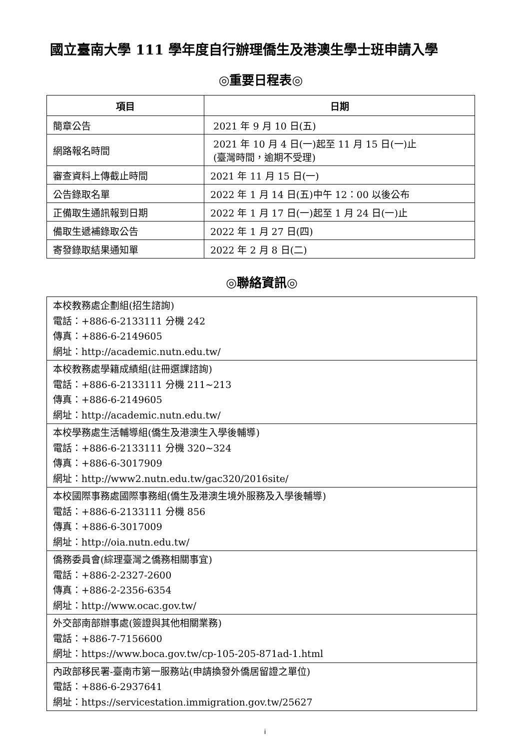國立臺南大學 111 學年度自行辦理僑生及港澳生學士班申請入學
◎重要日程表◎
| 項目 | 日期 |
| --- | --- |
| 簡章公告 | 2021 年 9 月 10 日(五) |
| 網路報名時間 | 2021 年 10 月 4 日(一)起至 11 月 15 日(一)止 (臺灣時間，逾期不受理) |
| 審查資料上傳截止時間 | 2021 年 11 月 15 日(一) |
| 公告錄取名單 | 2022 年 1 月 14 日(五)中午 12：00 以後公布 |
| 正備取生通訊報到日期 | 2022 年 1 月 17 日(一)起至 1 月 24 日(一)止 |
| 備取生遞補錄取公告 | 2022 年 1 月 27 日(四) |
| 寄發錄取結果通知單 | 2022 年 2 月 8 日(二) |
◎聯絡資訊◎
| 本校教務處企劃組(招生諮詢) 電話：+886-6-2133111 分機 242 傳真：+886-6-2149605 網址：http://academic.nutn.edu.tw/ |
| 本校教務處學籍成績組(註冊選課諮詢) 電話：+886-6-2133111 分機 211~213 傳真：+886-6-2149605 網址：http://academic.nutn.edu.tw/ |
| 本校學務處生活輔導組(僑生及港澳生入學後輔導) 電話：+886-6-2133111 分機 320~324 傳真：+886-6-3017909 網址：http://www2.nutn.edu.tw/gac320/2016site/ |
| 本校國際事務處國際事務組(僑生及港澳生境外服務及入學後輔導) 電話：+886-6-2133111 分機 856 傳真：+886-6-3017009 網址：http://oia.nutn.edu.tw/ |
| 僑務委員會(綜理臺灣之僑務相關事宜) 電話：+886-2-2327-2600 傳真：+886-2-2356-6354 網址：http://www.ocac.gov.tw/ |
| 外交部南部辦事處(簽證與其他相關業務) 電話：+886-7-7156600 網址：https://www.boca.gov.tw/cp-105-205-871ad-1.html |
| 內政部移民署-臺南市第一服務站(申請換發外僑居留證之單位) 電話：+886-6-2937641 網址：https://servicestation.immigration.gov.tw/25627 |
i